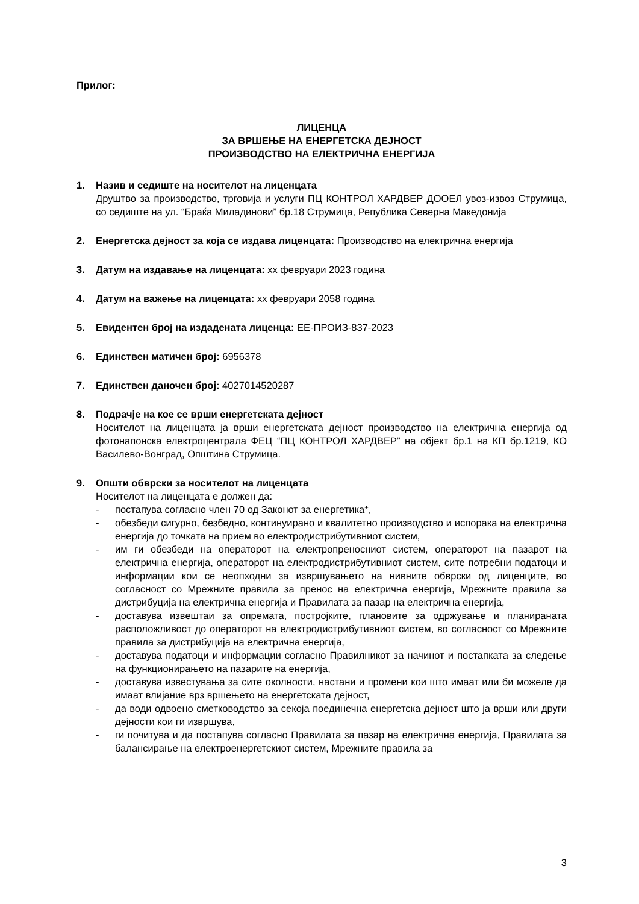Прилог:
ЛИЦЕНЦА
ЗА ВРШЕЊЕ НА ЕНЕРГЕТСКА ДЕЈНОСТ
ПРОИЗВОДСТВО НА ЕЛЕКТРИЧНА ЕНЕРГИЈА
1. Назив и седиште на носителот на лиценцата
Друштво за производство, трговија и услуги ПЦ КОНТРОЛ ХАРДВЕР ДООЕЛ увоз-извоз Струмица, со седиште на ул. “Браќа Миладинови” бр.18 Струмица, Република Северна Македонија
2. Енергетска дејност за која се издава лиценцата: Производство на електрична енергија
3. Датум на издавање на лиценцата: xx февруари 2023 година
4. Датум на важење на лиценцата: xx февруари 2058 година
5. Евидентен број на издадената лиценца: ЕЕ-ПРОИЗ-837-2023
6. Единствен матичен број: 6956378
7. Единствен даночен број: 4027014520287
8. Подрачје на кое се врши енергетската дејност
Носителот на лиценцата ја врши енергетската дејност производство на електрична енергија од фотонапонска електроцентрала ФЕЦ “ПЦ КОНТРОЛ ХАРДВЕР” на објект бр.1 на КП бр.1219, КО Василево-Вонград, Општина Струмица.
9. Општи обврски за носителот на лиценцата
Носителот на лиценцата е должен да:
- постапува согласно член 70 од Законот за енергетика*,
- обезбеди сигурно, безбедно, континуирано и квалитетно производство и испорака на електрична енергија до точката на прием во електродистрибутивниот систем,
- им ги обезбеди на операторот на електропреносниот систем, операторот на пазарот на електрична енергија, операторот на електродистрибутивниот систем, сите потребни податоци и информации кои се неопходни за извршувањето на нивните обврски од лиценците, во согласност со Мрежните правила за пренос на електрична енергија, Мрежните правила за дистрибуција на електрична енергија и Правилата за пазар на електрична енергија,
- доставува извештаи за опремата, постројките, плановите за одржување и планираната расположливост до операторот на електродистрибутивниот систем, во согласност со Мрежните правила за дистрибуција на електрична енергија,
- доставува податоци и информации согласно Правилникот за начинот и постапката за следење на функционирањето на пазарите на енергија,
- доставува известувања за сите околности, настани и промени кои што имаат или би можеле да имаат влијание врз вршењето на енергетската дејност,
- да води одвоено сметководство за секоја поединечна енергетска дејност што ја врши или други дејности кои ги извршува,
- ги почитува и да постапува согласно Правилата за пазар на електрична енергија, Правилата за балансирање на електроенергетскиот систем, Мрежните правила за
3